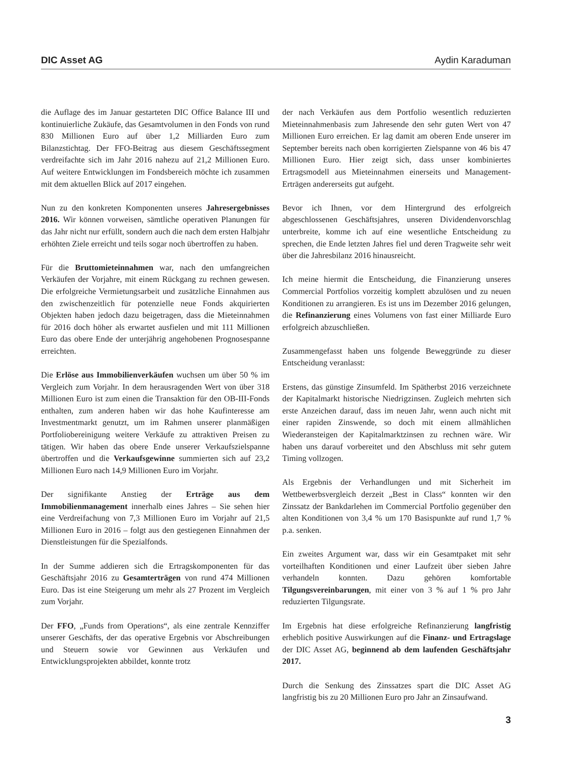DIC Asset AG Aydin Karaduman
die Auflage des im Januar gestarteten DIC Office Balance III und kontinuierliche Zukäufe, das Gesamtvolumen in den Fonds von rund 830 Millionen Euro auf über 1,2 Milliarden Euro zum Bilanzstichtag. Der FFO-Beitrag aus diesem Geschäftssegment verdreifachte sich im Jahr 2016 nahezu auf 21,2 Millionen Euro. Auf weitere Entwicklungen im Fondsbereich möchte ich zusammen mit dem aktuellen Blick auf 2017 eingehen.
Nun zu den konkreten Komponenten unseres Jahresergebnisses 2016. Wir können vorweisen, sämtliche operativen Planungen für das Jahr nicht nur erfüllt, sondern auch die nach dem ersten Halbjahr erhöhten Ziele erreicht und teils sogar noch übertroffen zu haben.
Für die Bruttomieteinnahmen war, nach den umfangreichen Verkäufen der Vorjahre, mit einem Rückgang zu rechnen gewesen. Die erfolgreiche Vermietungsarbeit und zusätzliche Einnahmen aus den zwischenzeitlich für potenzielle neue Fonds akquirierten Objekten haben jedoch dazu beigetragen, dass die Mieteinnahmen für 2016 doch höher als erwartet ausfielen und mit 111 Millionen Euro das obere Ende der unterjährig angehobenen Prognosespanne erreichten.
Die Erlöse aus Immobilienverkäufen wuchsen um über 50 % im Vergleich zum Vorjahr. In dem herausragenden Wert von über 318 Millionen Euro ist zum einen die Transaktion für den OB-III-Fonds enthalten, zum anderen haben wir das hohe Kaufinteresse am Investmentmarkt genutzt, um im Rahmen unserer planmäßigen Portfoliobereinigung weitere Verkäufe zu attraktiven Preisen zu tätigen. Wir haben das obere Ende unserer Verkaufszielspanne übertroffen und die Verkaufsgewinne summierten sich auf 23,2 Millionen Euro nach 14,9 Millionen Euro im Vorjahr.
Der signifikante Anstieg der Erträge aus dem Immobilienmanagement innerhalb eines Jahres – Sie sehen hier eine Verdreifachung von 7,3 Millionen Euro im Vorjahr auf 21,5 Millionen Euro in 2016 – folgt aus den gestiegenen Einnahmen der Dienstleistungen für die Spezialfonds.
In der Summe addieren sich die Ertragskomponenten für das Geschäftsjahr 2016 zu Gesamterträgen von rund 474 Millionen Euro. Das ist eine Steigerung um mehr als 27 Prozent im Vergleich zum Vorjahr.
Der FFO, „Funds from Operations“, als eine zentrale Kennziffer unserer Geschäfts, der das operative Ergebnis vor Abschreibungen und Steuern sowie vor Gewinnen aus Verkäufen und Entwicklungsprojekten abbildet, konnte trotz
der nach Verkäufen aus dem Portfolio wesentlich reduzierten Mieteinnahmenbasis zum Jahresende den sehr guten Wert von 47 Millionen Euro erreichen. Er lag damit am oberen Ende unserer im September bereits nach oben korrigierten Zielspanne von 46 bis 47 Millionen Euro. Hier zeigt sich, dass unser kombiniertes Ertragsmodell aus Mieteinnahmen einerseits und Management-Erträgen andererseits gut aufgeht.
Bevor ich Ihnen, vor dem Hintergrund des erfolgreich abgeschlossenen Geschäftsjahres, unseren Dividendenvorschlag unterbreite, komme ich auf eine wesentliche Entscheidung zu sprechen, die Ende letzten Jahres fiel und deren Tragweite sehr weit über die Jahresbilanz 2016 hinausreicht.
Ich meine hiermit die Entscheidung, die Finanzierung unseres Commercial Portfolios vorzeitig komplett abzulösen und zu neuen Konditionen zu arrangieren. Es ist uns im Dezember 2016 gelungen, die Refinanzierung eines Volumens von fast einer Milliarde Euro erfolgreich abzuschließen.
Zusammengefasst haben uns folgende Beweggründe zu dieser Entscheidung veranlasst:
Erstens, das günstige Zinsumfeld. Im Spätherbst 2016 verzeichnete der Kapitalmarkt historische Niedrigzinsen. Zugleich mehrten sich erste Anzeichen darauf, dass im neuen Jahr, wenn auch nicht mit einer rapiden Zinswende, so doch mit einem allmählichen Wiederansteigen der Kapitalmarktzinsen zu rechnen wäre. Wir haben uns darauf vorbereitet und den Abschluss mit sehr gutem Timing vollzogen.
Als Ergebnis der Verhandlungen und mit Sicherheit im Wettbewerbsvergleich derzeit „Best in Class“ konnten wir den Zinssatz der Bankdarlehen im Commercial Portfolio gegenüber den alten Konditionen von 3,4 % um 170 Basispunkte auf rund 1,7 % p.a. senken.
Ein zweites Argument war, dass wir ein Gesamtpaket mit sehr vorteilhaften Konditionen und einer Laufzeit über sieben Jahre verhandeln konnten. Dazu gehören komfortable Tilgungsvereinbarungen, mit einer von 3 % auf 1 % pro Jahr reduzierten Tilgungsrate.
Im Ergebnis hat diese erfolgreiche Refinanzierung langfristig erheblich positive Auswirkungen auf die Finanz- und Ertragslage der DIC Asset AG, beginnend ab dem laufenden Geschäftsjahr 2017.
Durch die Senkung des Zinssatzes spart die DIC Asset AG langfristig bis zu 20 Millionen Euro pro Jahr an Zinsaufwand.
3